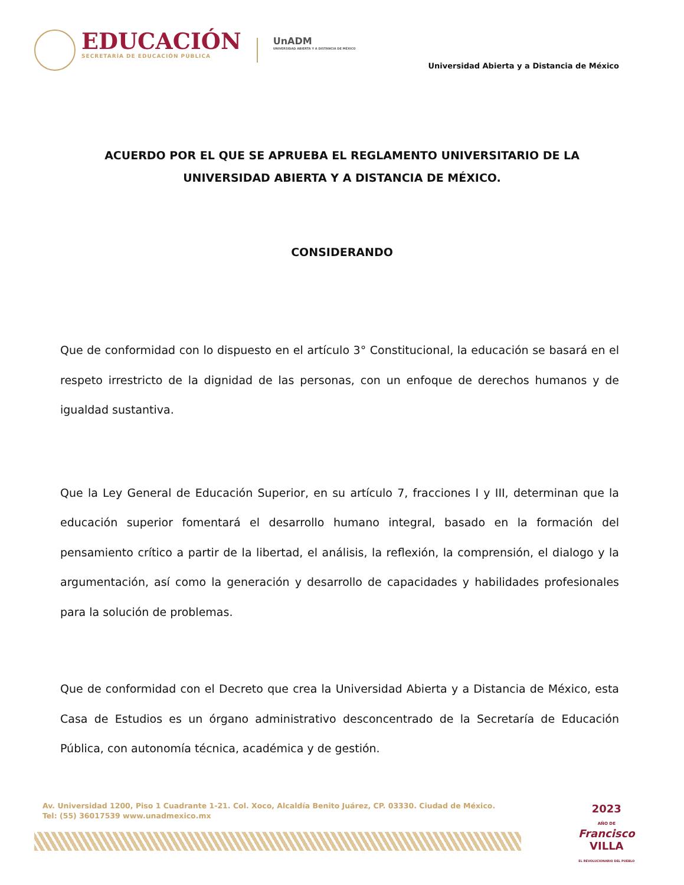EDUCACIÓN
SECRETARÍA DE EDUCACIÓN PÚBLICA
UnADM
UNIVERSIDAD ABIERTA Y A DISTANCIA DE MÉXICO
Universidad Abierta y a Distancia de México
ACUERDO POR EL QUE SE APRUEBA EL REGLAMENTO UNIVERSITARIO DE LA UNIVERSIDAD ABIERTA Y A DISTANCIA DE MÉXICO.
CONSIDERANDO
Que de conformidad con lo dispuesto en el artículo 3° Constitucional, la educación se basará en el respeto irrestricto de la dignidad de las personas, con un enfoque de derechos humanos y de igualdad sustantiva.
Que la Ley General de Educación Superior, en su artículo 7, fracciones I y III, determinan que la educación superior fomentará el desarrollo humano integral, basado en la formación del pensamiento crítico a partir de la libertad, el análisis, la reflexión, la comprensión, el dialogo y la argumentación, así como la generación y desarrollo de capacidades y habilidades profesionales para la solución de problemas.
Que de conformidad con el Decreto que crea la Universidad Abierta y a Distancia de México, esta Casa de Estudios es un órgano administrativo desconcentrado de la Secretaría de Educación Pública, con autonomía técnica, académica y de gestión.
Av. Universidad 1200, Piso 1 Cuadrante 1-21. Col. Xoco, Alcaldía Benito Juárez, CP. 03330. Ciudad de México.
Tel: (55) 36017539 www.unadmexico.mx
2023
AÑO DE
Francisco
VILLA
EL REVOLUCIONARIO DEL PUEBLO